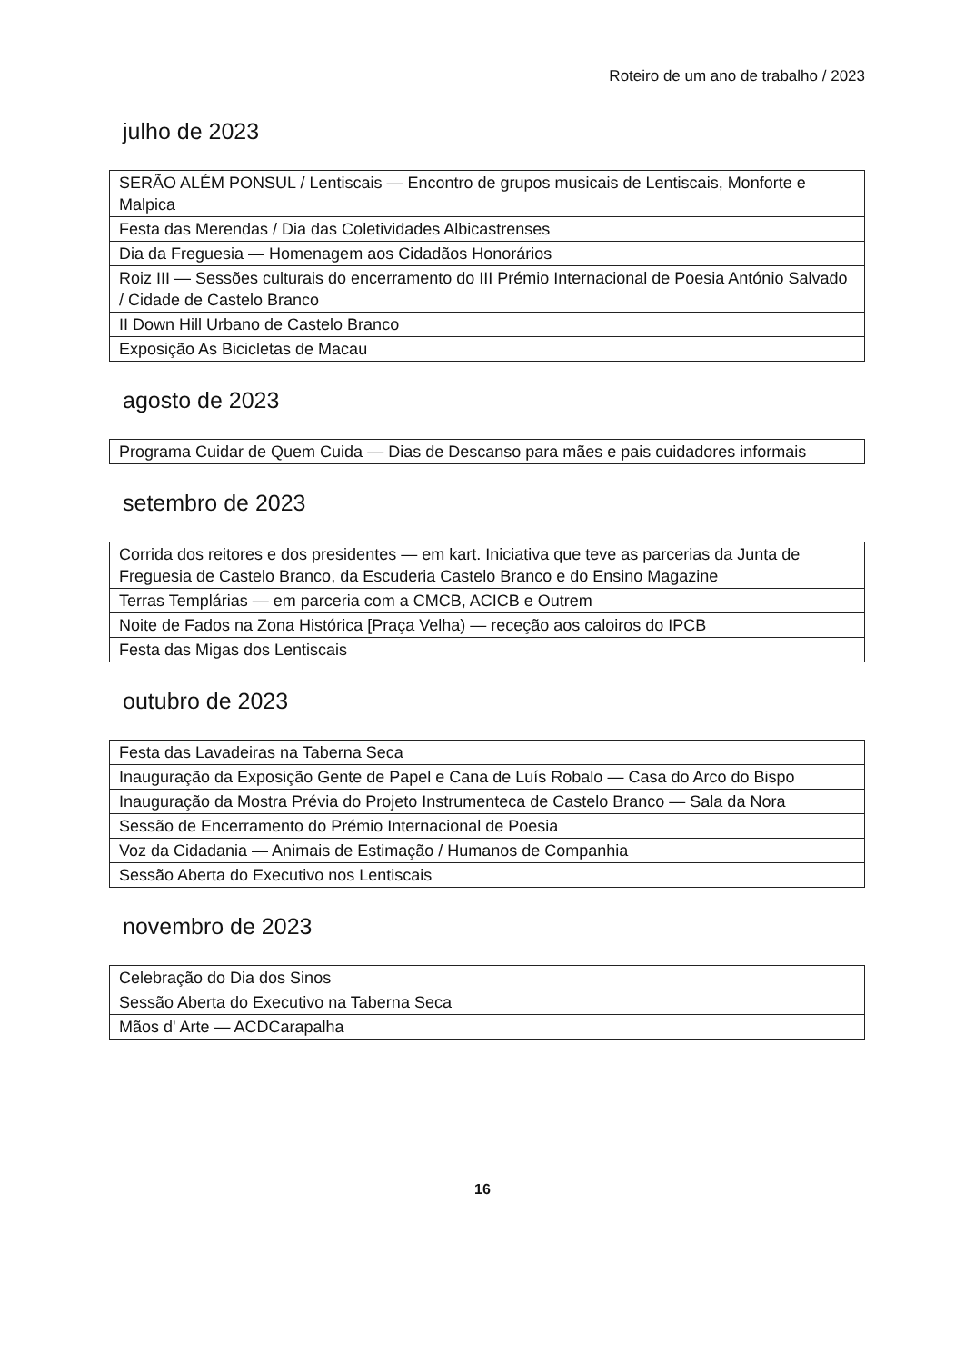Roteiro de um ano de trabalho / 2023
julho de 2023
| SERÃO ALÉM PONSUL / Lentiscais — Encontro de grupos musicais de Lentiscais, Monforte e Malpica |
| Festa das Merendas / Dia das Coletividades Albicastrenses |
| Dia da Freguesia — Homenagem aos Cidadãos Honorários |
| Roiz III — Sessões culturais do encerramento do III Prémio Internacional de Poesia António Salvado / Cidade de Castelo Branco |
| II Down Hill Urbano de Castelo Branco |
| Exposição As Bicicletas de Macau |
agosto de 2023
| Programa Cuidar de Quem Cuida — Dias de Descanso para mães e pais cuidadores informais |
setembro de 2023
| Corrida dos reitores e dos presidentes — em kart. Iniciativa que teve as parcerias da Junta de Freguesia de Castelo Branco, da Escuderia Castelo Branco e do Ensino Magazine |
| Terras Templárias — em parceria com a CMCB, ACICB e Outrem |
| Noite de Fados na Zona Histórica [Praça Velha) — receção aos caloiros do IPCB |
| Festa das Migas dos Lentiscais |
outubro de 2023
| Festa das Lavadeiras na Taberna Seca |
| Inauguração da Exposição Gente de Papel e Cana de Luís Robalo — Casa do Arco do Bispo |
| Inauguração da Mostra Prévia do Projeto Instrumenteca de Castelo Branco — Sala da Nora |
| Sessão de Encerramento do Prémio Internacional de Poesia |
| Voz da Cidadania — Animais de Estimação / Humanos de Companhia |
| Sessão Aberta do Executivo nos Lentiscais |
novembro de 2023
| Celebração do Dia dos Sinos |
| Sessão Aberta do Executivo na Taberna Seca |
| Mãos d' Arte — ACDCarapalha |
16